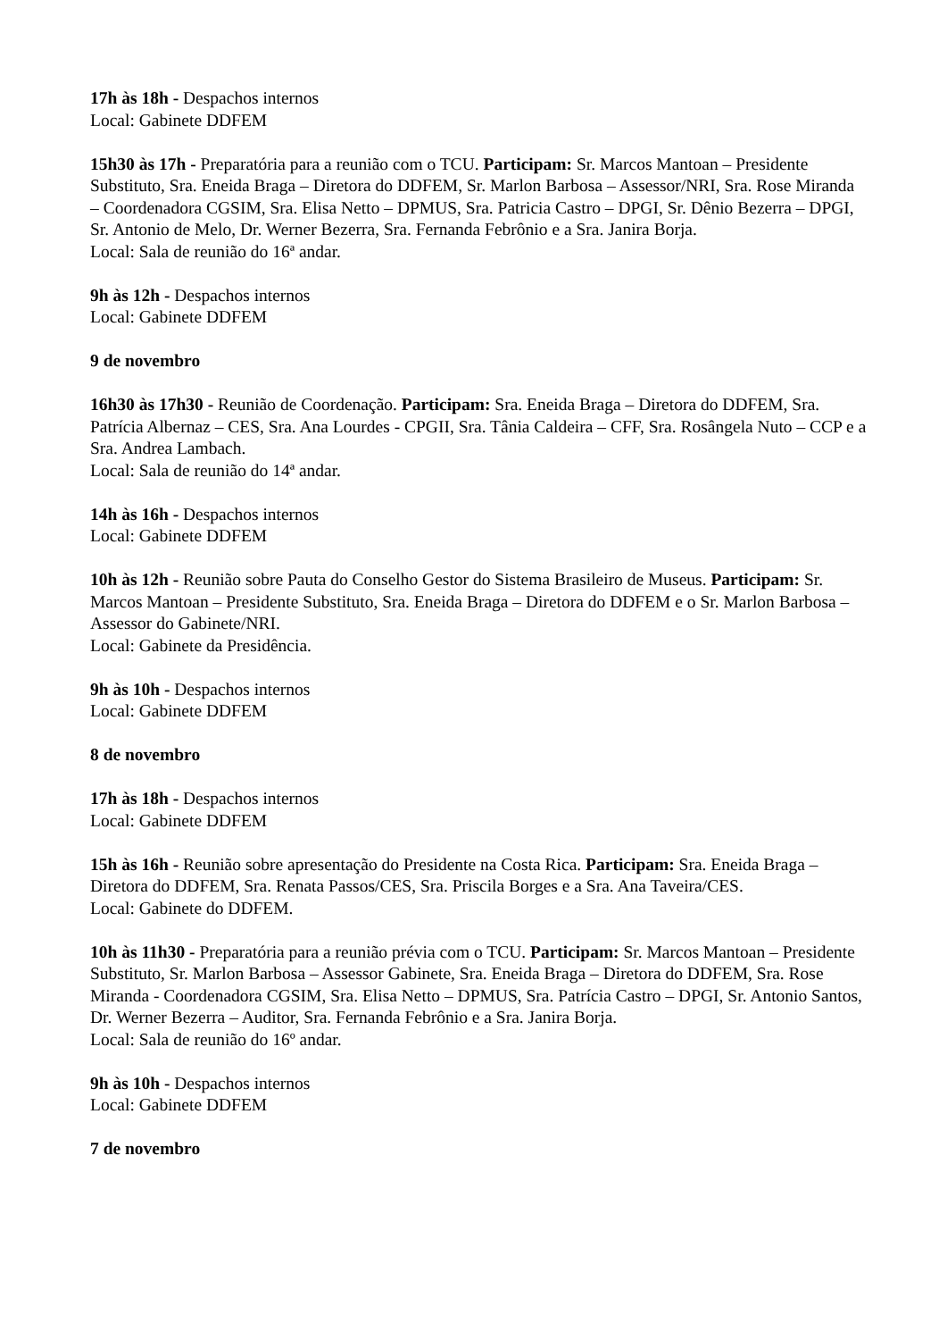17h às 18h - Despachos internos
Local: Gabinete DDFEM
15h30 às 17h - Preparatória para a reunião com o TCU. Participam: Sr. Marcos Mantoan – Presidente Substituto, Sra. Eneida Braga – Diretora do DDFEM, Sr. Marlon Barbosa – Assessor/NRI, Sra. Rose Miranda – Coordenadora CGSIM, Sra. Elisa Netto – DPMUS, Sra. Patricia Castro – DPGI, Sr. Dênio Bezerra – DPGI, Sr. Antonio de Melo, Dr. Werner Bezerra, Sra. Fernanda Febrônio e a Sra. Janira Borja.
Local: Sala de reunião do 16ª andar.
9h às 12h - Despachos internos
Local: Gabinete DDFEM
9 de novembro
16h30 às 17h30 - Reunião de Coordenação. Participam: Sra. Eneida Braga – Diretora do DDFEM, Sra. Patrícia Albernaz – CES, Sra. Ana Lourdes - CPGII, Sra. Tânia Caldeira – CFF, Sra. Rosângela Nuto – CCP e a Sra. Andrea Lambach.
Local: Sala de reunião do 14ª andar.
14h às 16h - Despachos internos
Local: Gabinete DDFEM
10h às 12h - Reunião sobre Pauta do Conselho Gestor do Sistema Brasileiro de Museus. Participam: Sr. Marcos Mantoan – Presidente Substituto, Sra. Eneida Braga – Diretora do DDFEM e o Sr. Marlon Barbosa – Assessor do Gabinete/NRI.
Local: Gabinete da Presidência.
9h às 10h - Despachos internos
Local: Gabinete DDFEM
8 de novembro
17h às 18h - Despachos internos
Local: Gabinete DDFEM
15h às 16h - Reunião sobre apresentação do Presidente na Costa Rica. Participam: Sra. Eneida Braga – Diretora do DDFEM, Sra. Renata Passos/CES, Sra. Priscila Borges e a Sra. Ana Taveira/CES.
Local: Gabinete do DDFEM.
10h às 11h30 - Preparatória para a reunião prévia com o TCU. Participam: Sr. Marcos Mantoan – Presidente Substituto, Sr. Marlon Barbosa – Assessor Gabinete, Sra. Eneida Braga – Diretora do DDFEM, Sra. Rose Miranda - Coordenadora CGSIM, Sra. Elisa Netto – DPMUS, Sra. Patrícia Castro – DPGI, Sr. Antonio Santos, Dr. Werner Bezerra – Auditor, Sra. Fernanda Febrônio e a Sra. Janira Borja.
Local: Sala de reunião do 16º andar.
9h às 10h - Despachos internos
Local: Gabinete DDFEM
7 de novembro